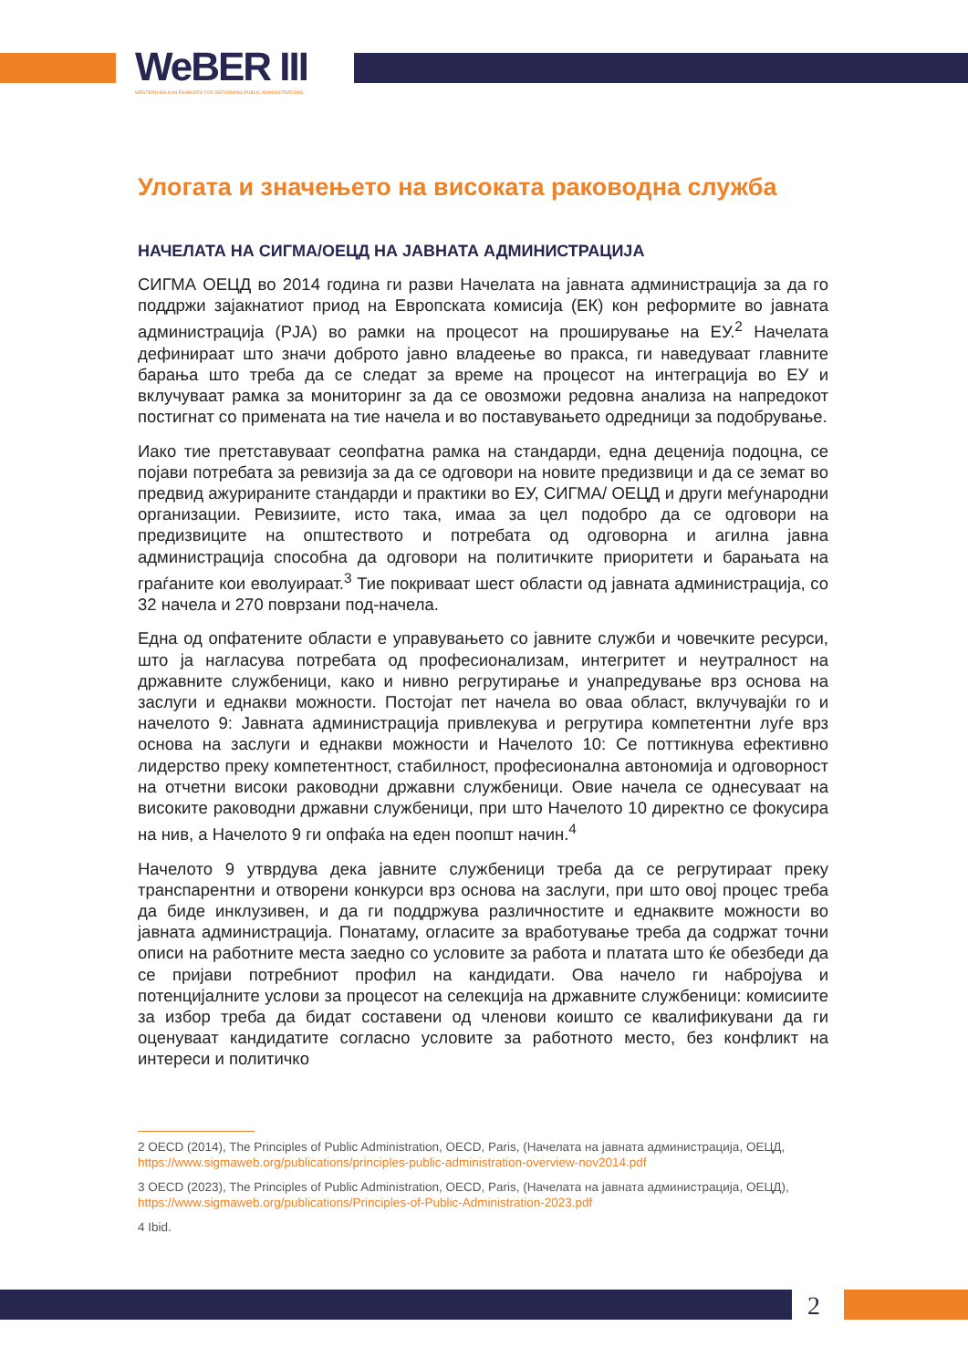WeBER III
WESTERN BALKAN ENABLERS FOR REFORMING PUBLIC ADMINISTRATIONS
Улогата и значењето на високата раководна служба
НАЧЕЛАТА НА СИГМА/ОЕЦД НА ЈАВНАТА АДМИНИСТРАЦИЈА
СИГМА ОЕЦД во 2014 година ги разви Начелата на јавната администрација за да го поддржи зајакнатиот приод на Европската комисија (ЕК) кон реформите во јавната администрација (PJA) во рамки на процесот на проширување на ЕУ.<sup>2</sup> Начелата дефинираат што значи доброто јавно владеење во пракса, ги наведуваат главните барања што треба да се следат за време на процесот на интеграција во ЕУ и вклучуваат рамка за мониторинг за да се овозможи редовна анализа на напредокот постигнат со примената на тие начела и во поставувањето одредници за подобрување.
Иако тие претставуваат сеопфатна рамка на стандарди, една деценија подоцна, се појави потребата за ревизија за да се одговори на новите предизвици и да се земат во предвид ажурираните стандарди и практики во ЕУ, СИГМА/ ОЕЦД и други меѓународни организации. Ревизиите, исто така, имаа за цел подобро да се одговори на предизвиците на општеството и потребата од одговорна и агилна јавна администрација способна да одговори на политичките приоритети и барањата на граѓаните кои еволуираат.<sup>3</sup> Тие покриваат шест области од јавната администрација, со 32 начела и 270 поврзани под-начела.
Една од опфатените области е управувањето со јавните служби и човечките ресурси, што ја нагласува потребата од професионализам, интегритет и неутралност на државните службеници, како и нивно регрутирање и унапредување врз основа на заслуги и еднакви можности. Постојат пет начела во оваа област, вклучувајќи го и начелото 9: Јавната администрација привлекува и регрутира компетентни луѓе врз основа на заслуги и еднакви можности и Начелото 10: Се поттикнува ефективно лидерство преку компетентност, стабилност, професионална автономија и одговорност на отчетни високи раководни државни службеници. Овие начела се однесуваат на високите раководни државни службеници, при што Начелото 10 директно се фокусира на нив, а Начелото 9 ги опфаќа на еден поопшт начин.<sup>4</sup>
Начелото 9 утврдува дека јавните службеници треба да се регрутираат преку транспарентни и отворени конкурси врз основа на заслуги, при што овој процес треба да биде инклузивен, и да ги поддржува различностите и еднаквите можности во јавната администрација. Понатаму, огласите за вработување треба да содржат точни описи на работните места заедно со условите за работа и платата што ќе обезбеди да се пријави потребниот профил на кандидати. Ова начело ги набројува и потенцијалните услови за процесот на селекција на државните службеници: комисиите за избор треба да бидат составени од членови коишто се квалификувани да ги оценуваат кандидатите согласно условите за работното место, без конфликт на интереси и политичко
2 OECD (2014), The Principles of Public Administration, OECD, Paris, (Начелата на јавната администрација, ОЕЦД, https://www.sigmaweb.org/publications/principles-public-administration-overview-nov2014.pdf
3 OECD (2023), The Principles of Public Administration, OECD, Paris, (Начелата на јавната администрација, ОЕЦД), https://www.sigmaweb.org/publications/Principles-of-Public-Administration-2023.pdf
4 Ibid.
2